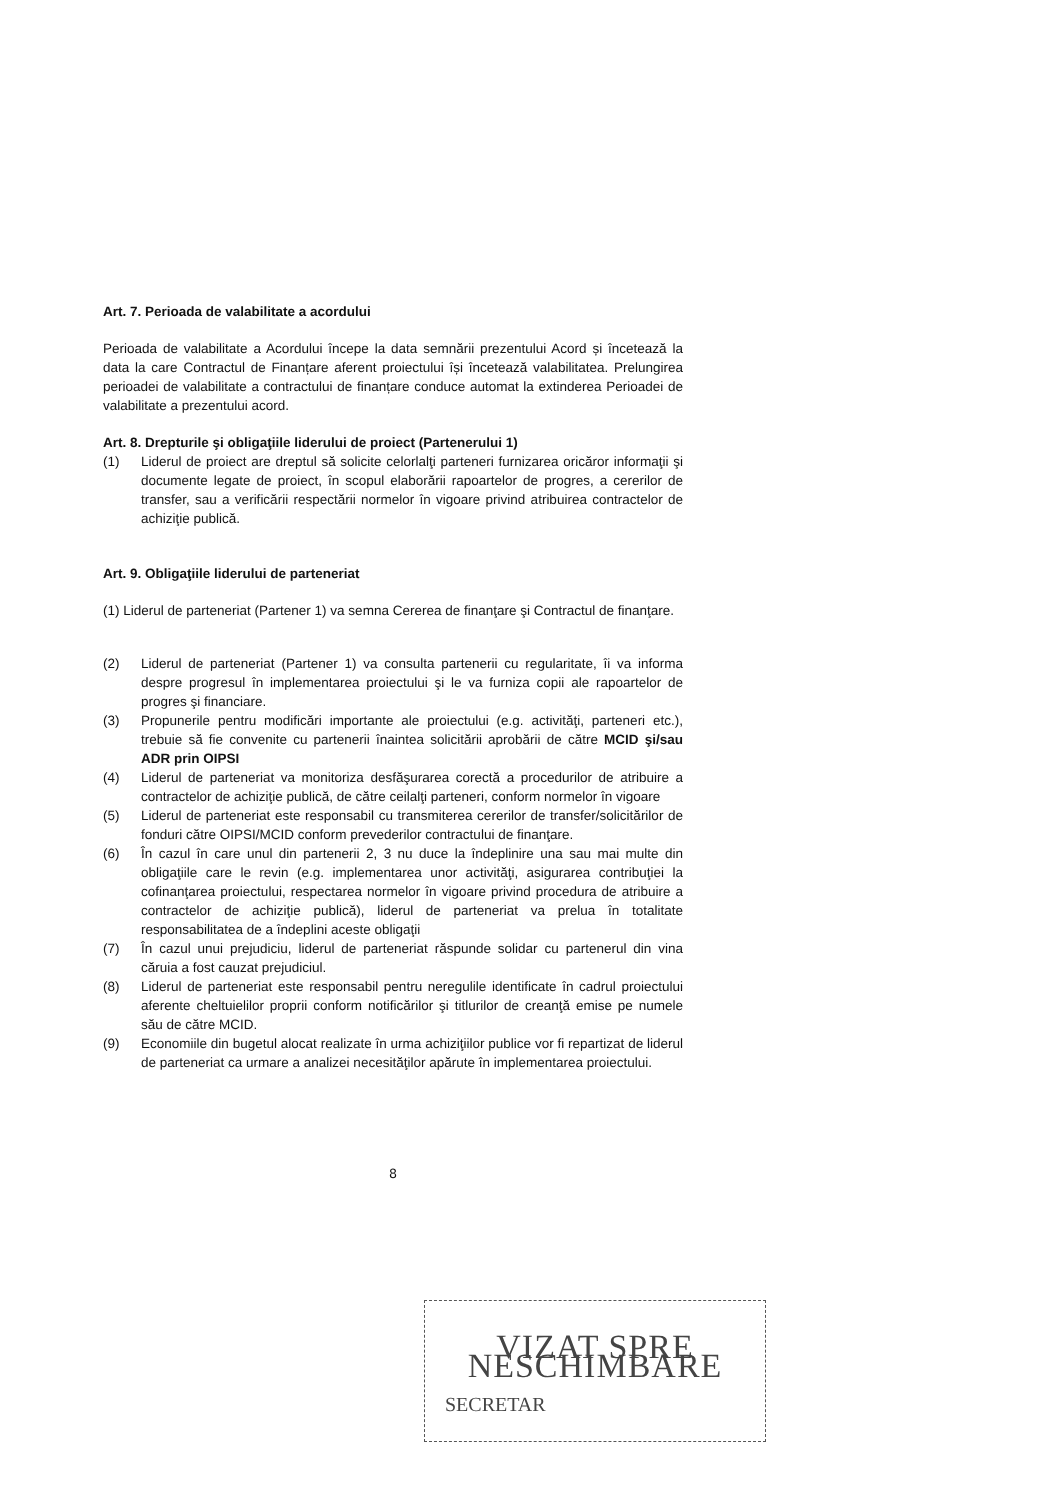Art. 7. Perioada de valabilitate a acordului
Perioada de valabilitate a Acordului începe la data semnării prezentului Acord și încetează la data la care Contractul de Finanțare aferent proiectului își încetează valabilitatea. Prelungirea perioadei de valabilitate a contractului de finanțare conduce automat la extinderea Perioadei de valabilitate a prezentului acord.
Art. 8. Drepturile şi obligaţiile liderului de proiect (Partenerului 1)
(1) Liderul de proiect are dreptul să solicite celorlalţi parteneri furnizarea oricăror informaţii şi documente legate de proiect, în scopul elaborării rapoartelor de progres, a cererilor de transfer, sau a verificării respectării normelor în vigoare privind atribuirea contractelor de achiziţie publică.
Art. 9. Obligaţiile liderului de parteneriat
(1) Liderul de parteneriat (Partener 1) va semna Cererea de finanţare şi Contractul de finanţare.
(2) Liderul de parteneriat (Partener 1) va consulta partenerii cu regularitate, îi va informa despre progresul în implementarea proiectului şi le va furniza copii ale rapoartelor de progres şi financiare.
(3) Propunerile pentru modificări importante ale proiectului (e.g. activităţi, parteneri etc.), trebuie să fie convenite cu partenerii înaintea solicitării aprobării de către MCID şi/sau ADR prin OIPSI
(4) Liderul de parteneriat va monitoriza desfăşurarea corectă a procedurilor de atribuire a contractelor de achiziţie publică, de către ceilalţi parteneri, conform normelor în vigoare
(5) Liderul de parteneriat este responsabil cu transmiterea cererilor de transfer/solicitărilor de fonduri către OIPSI/MCID conform prevederilor contractului de finanţare.
(6) În cazul în care unul din partenerii 2, 3 nu duce la îndeplinire una sau mai multe din obligaţiile care le revin (e.g. implementarea unor activităţi, asigurarea contribuţiei la cofinanţarea proiectului, respectarea normelor în vigoare privind procedura de atribuire a contractelor de achiziţie publică), liderul de parteneriat va prelua în totalitate responsabilitatea de a îndeplini aceste obligaţii
(7) În cazul unui prejudiciu, liderul de parteneriat răspunde solidar cu partenerul din vina căruia a fost cauzat prejudiciul.
(8) Liderul de parteneriat este responsabil pentru neregulile identificate în cadrul proiectului aferente cheltuielilor proprii conform notificărilor şi titlurilor de creanţă emise pe numele său de către MCID.
(9) Economiile din bugetul alocat realizate în urma achiziţiilor publice vor fi repartizat de liderul de parteneriat ca urmare a analizei necesităţilor apărute în implementarea proiectului.
8
VIZAT SPRE NESCHIMBARE
SECRETAR